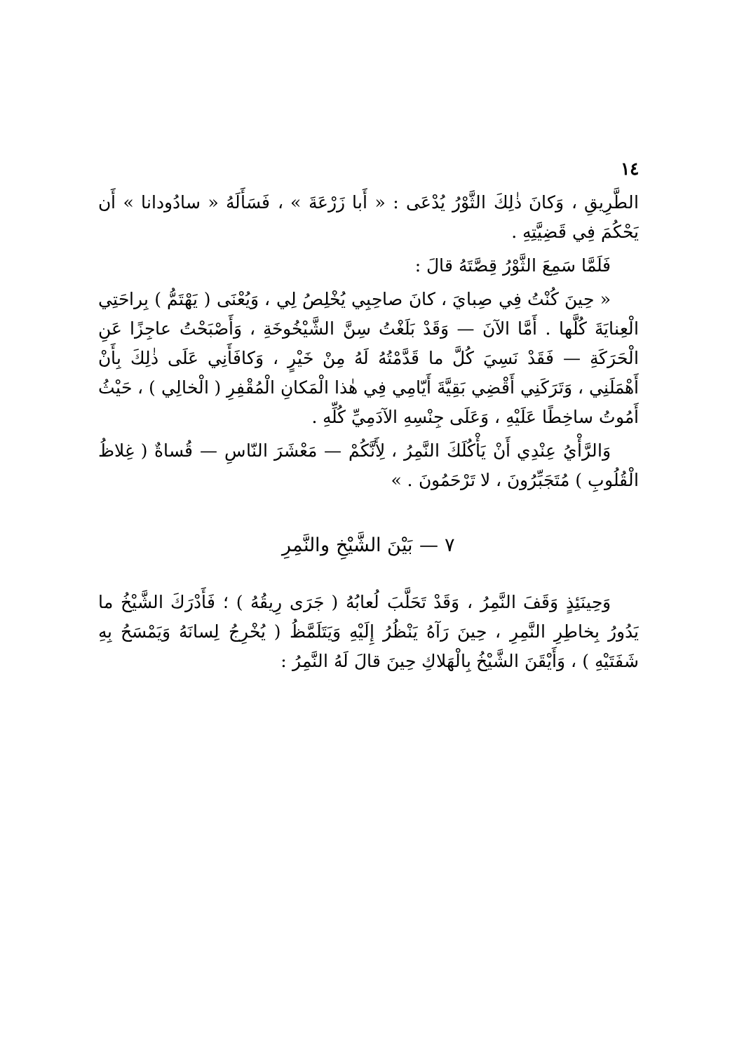١٤
الطَّرِيقِ ، وَكانَ ذٰلِكَ الثَّوْرُ يُدْعَى : « أَبا زَرْعَةَ » ، فَسَأَلَهُ « سادُودانا » أَن يَحْكُمَ فِي قَضِيَّتِهِ .
فَلَمَّا سَمِعَ الثَّوْرُ قِصَّتَهُ قالَ :
« حِينَ كُنْتُ فِي صِبايَ ، كانَ صاحِبِي يُخْلِصُ لِي ، وَيُعْنَى ( يَهْتَمُّ ) بِراحَتِي الْعِنايَةَ كُلَّها . أَمَّا الآنَ — وَقَدْ بَلَغْتُ سِنَّ الشَّيْخُوخَةِ ، وَأَصْبَحْتُ عاجِزًا عَنِ الْحَرَكَةِ — فَقَدْ نَسِيَ كُلَّ ما قَدَّمْتُهُ لَهُ مِنْ خَيْرٍ ، وَكافَأَنِي عَلَى ذٰلِكَ بِأَنْ أَهْمَلَنِي ، وَتَرَكَنِي أَقْضِي بَقِيَّةَ أَيّامِي فِي هٰذا الْمَكانِ الْمُقْفِرِ ( الْخالِي ) ، حَيْثُ أَمُوتُ ساخِطًا عَلَيْهِ ، وَعَلَى جِنْسِهِ الآدَمِيِّ كُلِّهِ .
وَالرَّأْيُ عِنْدِي أَنْ يَأْكُلَكَ النَّمِرُ ، لِأَنَّكُمْ — مَعْشَرَ النّاسِ — قُساةٌ ( غِلاظُ الْقُلُوبِ ) مُتَجَبِّرُونَ ، لا تَرْحَمُونَ . »
٧ — بَيْنَ الشَّيْخِ والنَّمِرِ
وَحِينَئِذٍ وَقَفَ النَّمِرُ ، وَقَدْ تَحَلَّبَ لُعابُهُ ( جَرَى رِيقُهُ ) ؛ فَأَدْرَكَ الشَّيْخُ ما يَدُورُ بِخاطِرِ النَّمِرِ ، حِينَ رَآهُ يَنْظُرُ إِلَيْهِ وَيَتَلَمَّظُ ( يُخْرِجُ لِسانَهُ وَيَمْسَحُ بِهِ شَفَتَيْهِ ) ، وَأَيْقَنَ الشَّيْخُ بِالْهَلاكِ حِينَ قالَ لَهُ النَّمِرُ :